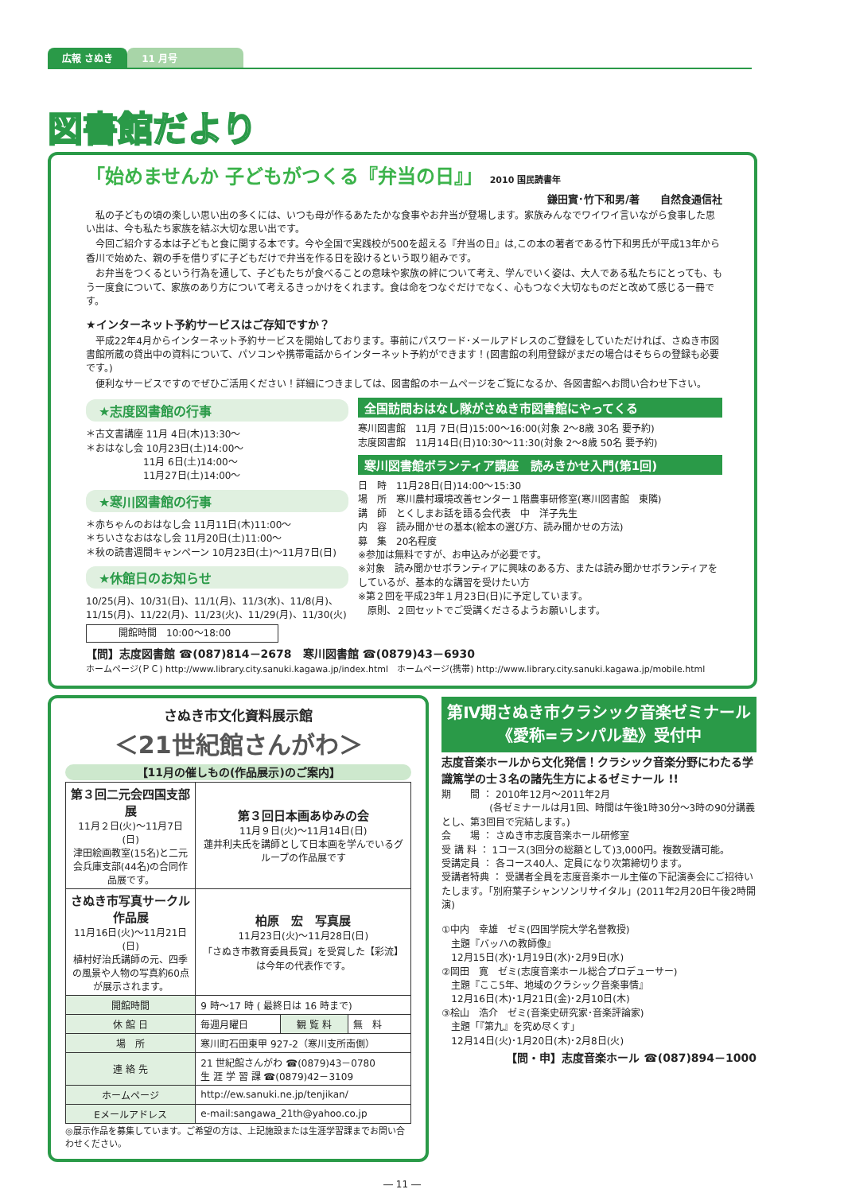広報 さぬき 11 月号
図書館だより
「始めませんか 子どもがつくる『弁当の日』」 2010 国民読書年
鎌田實･竹下和男/著　　自然食通信社
　私の子どもの頃の楽しい思い出の多くには、いつも母が作るあたたかな食事やお弁当が登場します。家族みんなでワイワイ言いながら食事した思い出は、今も私たち家族を結ぶ大切な思い出です。
　今回ご紹介する本は子どもと食に関する本です。今や全国で実践校が500を超える『弁当の日』は,この本の著者である竹下和男氏が平成13年から香川で始めた、親の手を借りずに子どもだけで弁当を作る日を設けるという取り組みです。
　お弁当をつくるという行為を通して、子どもたちが食べることの意味や家族の絆について考え、学んでいく姿は、大人である私たちにとっても、もう一度食について、家族のあり方について考えるきっかけをくれます。食は命をつなぐだけでなく、心もつなぐ大切なものだと改めて感じる一冊です。
★インターネット予約サービスはご存知ですか？
　平成22年4月からインターネット予約サービスを開始しております。事前にパスワード･メールアドレスのご登録をしていただければ、さぬき市図書館所蔵の貸出中の資料について、パソコンや携帯電話からインターネット予約ができます！(図書館の利用登録がまだの場合はそちらの登録も必要です。)
　便利なサービスですのでぜひご活用ください！詳細につきましては、図書館のホームページをご覧になるか、各図書館へお問い合わせ下さい。
★志度図書館の行事
＊古文書講座 11月 4日(木)13:30～
＊おはなし会 10月23日(土)14:00～
　　　　　　11月 6日(土)14:00～
　　　　　　11月27日(土)14:00～
★寒川図書館の行事
＊赤ちゃんのおはなし会 11月11日(木)11:00～
＊ちいさなおはなし会 11月20日(土)11:00～
＊秋の読書週間キャンペーン 10月23日(土)～11月7日(日)
★休館日のお知らせ
10/25(月)、10/31(日)、11/1(月)、11/3(水)、11/8(月)、11/15(月)、11/22(月)、11/23(火)、11/29(月)、11/30(火)
開館時間　10:00～18:00
全国訪問おはなし隊がさぬき市図書館にやってくる
寒川図書館　11月 7日(日)15:00～16:00(対象 2～8歳 30名 要予約)
志度図書館　11月14日(日)10:30～11:30(対象 2～8歳 50名 要予約)
寒川図書館ボランティア講座　読みきかせ入門(第1回)
日　時　11月28日(日)14:00～15:30
場　所　寒川農村環境改善センター１階農事研修室(寒川図書館　東隣)
講　師　とくしまお話を語る会代表　中　洋子先生
内　容　読み聞かせの基本(絵本の選び方、読み聞かせの方法)
募　集　20名程度
※参加は無料ですが、お申込みが必要です。
※対象　読み聞かせボランティアに興味のある方、または読み聞かせボランティアをしているが、基本的な講習を受けたい方
※第２回を平成23年１月23日(日)に予定しています。
　原則、２回セットでご受講くださるようお願いします。
【問】志度図書館 ☎(087)814－2678　寒川図書館 ☎(0879)43－6930
ホームページ(ＰＣ) http://www.library.city.sanuki.kagawa.jp/index.html　ホームページ(携帯) http://www.library.city.sanuki.kagawa.jp/mobile.html
さぬき市文化資料展示館
＜21世紀館さんがわ＞
【11月の催しもの(作品展示)のご案内】
| 第３回二元会四国支部展 11月２日(火)～11月7日(日) 津田絵画教室(15名)と二元会兵庫支部(44名)の合同作品展です。 | 第３回日本画あゆみの会 11月９日(火)～11月14日(日) 蓮井利夫氏を講師として日本画を学んでいるグループの作品展です | | |
| さぬき市写真サークル作品展 11月16日(火)～11月21日(日) 植村好治氏講師の元、四季の風景や人物の写真約60点が展示されます。 | 柏原 宏 写真展 11月23日(火)～11月28日(日) 「さぬき市教育委員長賞」を受賞した【彩流】は今年の代表作です。 | | |
| 開館時間 | 9 時～17 時 ( 最終日は 16 時まで) | | |
| 休 館 日 | 毎週月曜日 | 観 覧 料 | 無 料 |
| 場 所 | 寒川町石田東甲 927-2（寒川支所南側） | | |
| 連 絡 先 | 21 世紀館さんがわ ☎(0879)43－0780 生 涯 学 習 課 ☎(0879)42－3109 | | |
| ホームページ | http://ew.sanuki.ne.jp/tenjikan/ | | |
| Eメールアドレス | e-mail:sangawa_21th@yahoo.co.jp | | |
◎展示作品を募集しています。ご希望の方は、上記施設または生涯学習課までお問い合わせください。
第Ⅳ期さぬき市クラシック音楽ゼミナール
《愛称=ランパル塾》受付中
志度音楽ホールから文化発信！クラシック音楽分野にわたる学識篤学の士３名の諸先生方によるゼミナール !!
期　　間 ： 2010年12月～2011年2月
　　　　　(各ゼミナールは月1回、時間は午後1時30分～3時の90分講義とし、第3回目で完結します。)
会　　場 ： さぬき市志度音楽ホール研修室
受 講 料 ： 1コース(3回分の総額として)3,000円。複数受講可能。
受講定員 ： 各コース40人、定員になり次第締切ります。
受講者特典 ： 受講者全員を志度音楽ホール主催の下記演奏会にご招待いたします。「別府葉子シャンソンリサイタル」(2011年2月20日午後2時開演)
①中内　幸雄　ゼミ(四国学院大学名誉教授)
　主題『バッハの教師像』
　12月15日(水)･1月19日(水)･2月9日(水)
②岡田　寛　ゼミ(志度音楽ホール総合プロデューサー)
　主題『ここ5年、地域のクラシック音楽事情』
　12月16日(木)･1月21日(金)･2月10日(木)
③桧山　浩介　ゼミ(音楽史研究家･音楽評論家)
　主題「『第九』を究め尽くす」
　12月14日(火)･1月20日(木)･2月8日(火)
【問・申】志度音楽ホール ☎(087)894－1000
― 11 ―